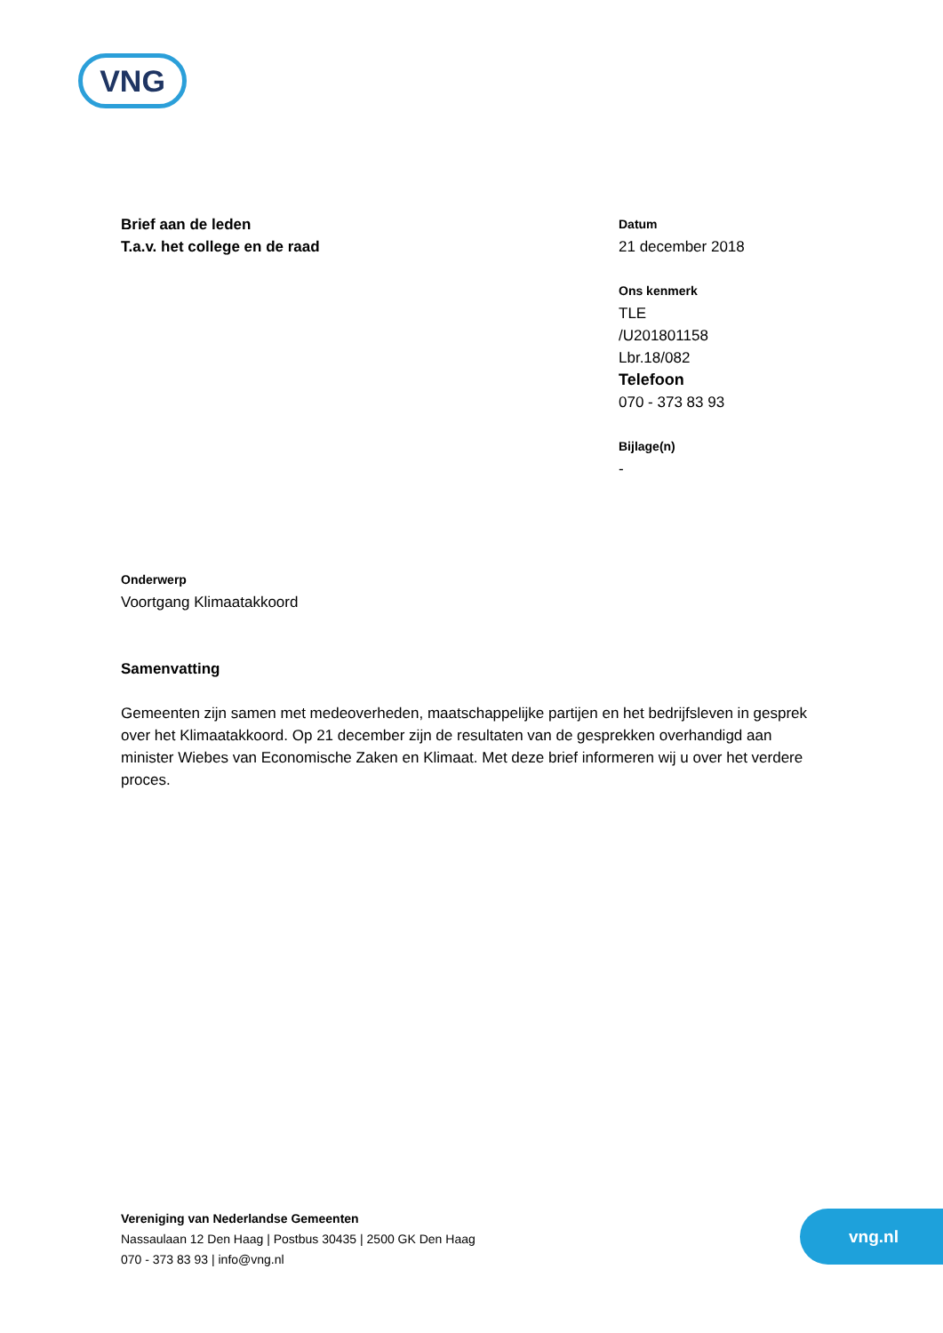VNG
Brief aan de leden
T.a.v. het college en de raad
Datum
21 december 2018
Ons kenmerk
TLE
/U201801158
Lbr.18/082
Telefoon
070 - 373 83 93
Bijlage(n)
-
Onderwerp
Voortgang Klimaatakkoord
Samenvatting
Gemeenten zijn samen met medeoverheden, maatschappelijke partijen en het bedrijfsleven in gesprek over het Klimaatakkoord. Op 21 december zijn de resultaten van de gesprekken overhandigd aan minister Wiebes van Economische Zaken en Klimaat. Met deze brief informeren wij u over het verdere proces.
Vereniging van Nederlandse Gemeenten
Nassaulaan 12 Den Haag | Postbus 30435 | 2500 GK Den Haag
070 - 373 83 93 | info@vng.nl
vng.nl